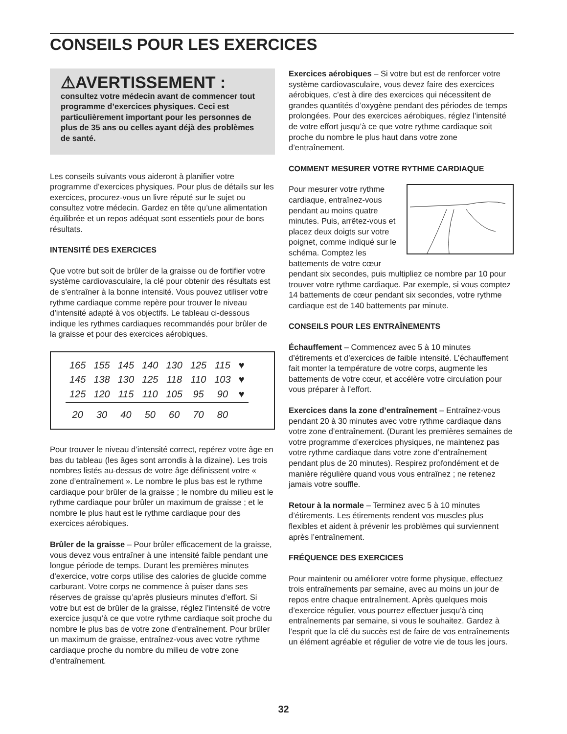CONSEILS POUR LES EXERCICES
⚠AVERTISSEMENT : consultez votre médecin avant de commencer tout programme d’exercices physiques. Ceci est particulièrement important pour les personnes de plus de 35 ans ou celles ayant déjà des problèmes de santé.
Les conseils suivants vous aideront à planifier votre programme d’exercices physiques. Pour plus de détails sur les exercices, procurez-vous un livre réputé sur le sujet ou consultez votre médecin. Gardez en tête qu’une alimentation équilibrée et un repos adéquat sont essentiels pour de bons résultats.
INTENSITÉ DES EXERCICES
Que votre but soit de brûler de la graisse ou de fortifier votre système cardiovasculaire, la clé pour obtenir des résultats est de s’entraîner à la bonne intensité. Vous pouvez utiliser votre rythme cardiaque comme repère pour trouver le niveau d’intensité adapté à vos objectifs. Le tableau ci-dessous indique les rythmes cardiaques recommandés pour brûler de la graisse et pour des exercices aérobiques.
| 165 | 155 | 145 | 140 | 130 | 125 | 115 | ♥ |
| 145 | 138 | 130 | 125 | 118 | 110 | 103 | ♥ |
| 125 | 120 | 115 | 110 | 105 | 95 | 90 | ♥ |
| 20 | 30 | 40 | 50 | 60 | 70 | 80 | |
Pour trouver le niveau d’intensité correct, repérez votre âge en bas du tableau (les âges sont arrondis à la dizaine). Les trois nombres listés au-dessus de votre âge définissent votre « zone d’entraînement ». Le nombre le plus bas est le rythme cardiaque pour brûler de la graisse ; le nombre du milieu est le rythme cardiaque pour brûler un maximum de graisse ; et le nombre le plus haut est le rythme cardiaque pour des exercices aérobiques.
Brûler de la graisse – Pour brûler efficacement de la graisse, vous devez vous entraîner à une intensité faible pendant une longue période de temps. Durant les premières minutes d’exercice, votre corps utilise des calories de glucide comme carburant. Votre corps ne commence à puiser dans ses réserves de graisse qu’après plusieurs minutes d’effort. Si votre but est de brûler de la graisse, réglez l’intensité de votre exercice jusqu’à ce que votre rythme cardiaque soit proche du nombre le plus bas de votre zone d’entraînement. Pour brûler un maximum de graisse, entraînez-vous avec votre rythme cardiaque proche du nombre du milieu de votre zone d’entraînement.
Exercices aérobiques – Si votre but est de renforcer votre système cardiovasculaire, vous devez faire des exercices aérobiques, c’est à dire des exercices qui nécessitent de grandes quantités d’oxygène pendant des périodes de temps prolongées. Pour des exercices aérobiques, réglez l’intensité de votre effort jusqu’à ce que votre rythme cardiaque soit proche du nombre le plus haut dans votre zone d’entraînement.
COMMENT MESURER VOTRE RYTHME CARDIAQUE
Pour mesurer votre rythme cardiaque, entraînez-vous pendant au moins quatre minutes. Puis, arrêtez-vous et placez deux doigts sur votre poignet, comme indiqué sur le schéma. Comptez les battements de votre cœur pendant six secondes, puis multipliez ce nombre par 10 pour trouver votre rythme cardiaque. Par exemple, si vous comptez 14 battements de cœur pendant six secondes, votre rythme cardiaque est de 140 battements par minute.
CONSEILS POUR LES ENTRAÎNEMENTS
Échauffement – Commencez avec 5 à 10 minutes d’étirements et d’exercices de faible intensité. L’échauffement fait monter la température de votre corps, augmente les battements de votre cœur, et accélère votre circulation pour vous préparer à l’effort.
Exercices dans la zone d’entraînement – Entraînez-vous pendant 20 à 30 minutes avec votre rythme cardiaque dans votre zone d’entraînement. (Durant les premières semaines de votre programme d’exercices physiques, ne maintenez pas votre rythme cardiaque dans votre zone d’entraînement pendant plus de 20 minutes). Respirez profondément et de manière régulière quand vous vous entraînez ; ne retenez jamais votre souffle.
Retour à la normale – Terminez avec 5 à 10 minutes d’étirements. Les étirements rendent vos muscles plus flexibles et aident à prévenir les problèmes qui surviennent après l’entraînement.
FRÉQUENCE DES EXERCICES
Pour maintenir ou améliorer votre forme physique, effectuez trois entraînements par semaine, avec au moins un jour de repos entre chaque entraînement. Après quelques mois d’exercice régulier, vous pourrez effectuer jusqu’à cinq entraînements par semaine, si vous le souhaitez. Gardez à l’esprit que la clé du succès est de faire de vos entraînements un élément agréable et régulier de votre vie de tous les jours.
32